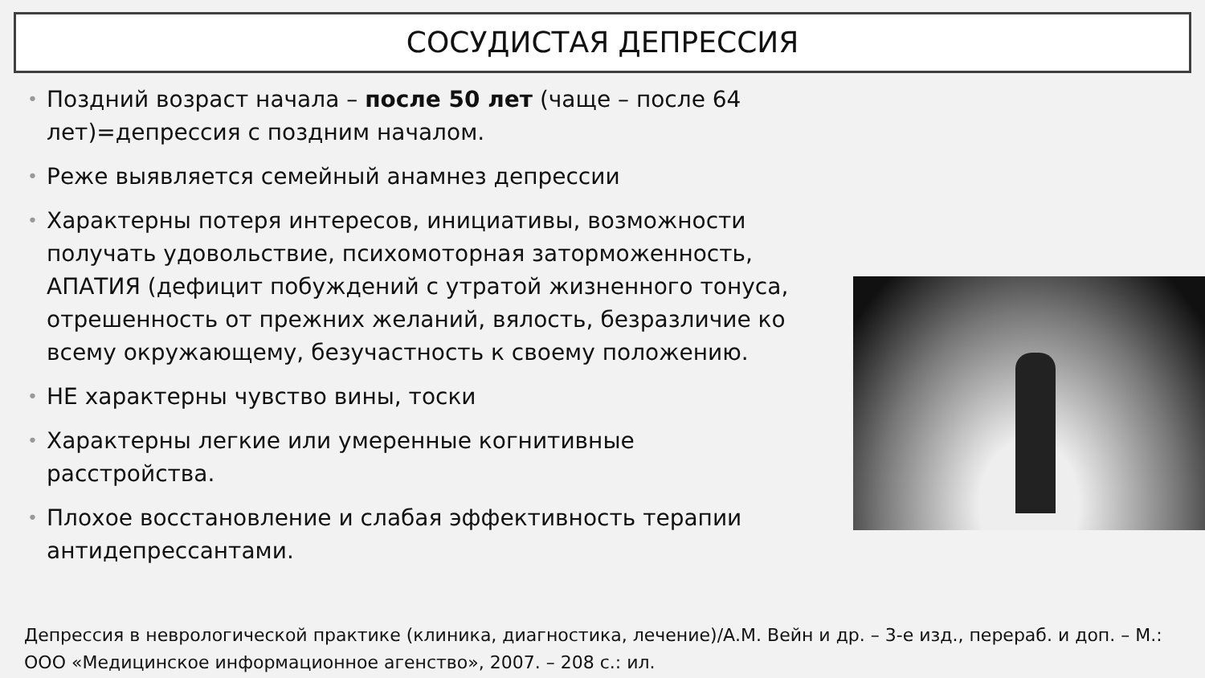СОСУДИСТАЯ ДЕПРЕССИЯ
• Поздний возраст начала – после 50 лет (чаще – после 64 лет)=депрессия с поздним началом.
• Реже выявляется семейный анамнез депрессии
• Характерны потеря интересов, инициативы, возможности получать удовольствие, психомоторная заторможенность, АПАТИЯ (дефицит побуждений с утратой жизненного тонуса, отрешенность от прежних желаний, вялость, безразличие ко всему окружающему, безучастность к своему положению.
• НЕ характерны чувство вины, тоски
• Характерны легкие или умеренные когнитивные расстройства.
• Плохое восстановление и слабая эффективность терапии антидепрессантами.
Депрессия в неврологической практике (клиника, диагностика, лечение)/А.М. Вейн и др. – 3-е изд., перераб. и доп. – М.: ООО «Медицинское информационное агенство», 2007. – 208 с.: ил.